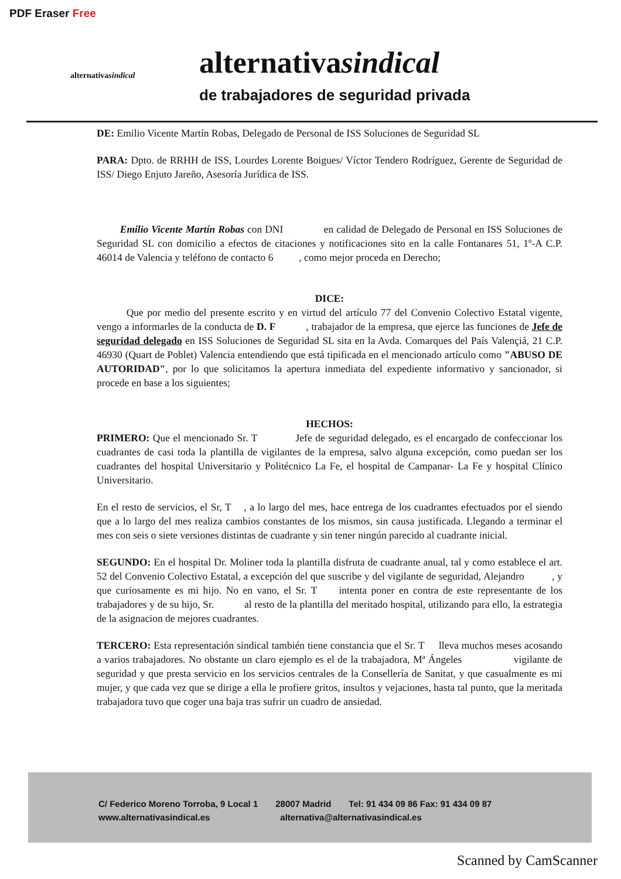PDF Eraser Free
alternativasindical
alternativasindical
de trabajadores de seguridad privada
DE: Emilio Vicente Martín Robas, Delegado de Personal de ISS Soluciones de Seguridad SL
PARA: Dpto. de RRHH de ISS, Lourdes Lorente Boigues/ Víctor Tendero Rodríguez, Gerente de Seguridad de ISS/ Diego Enjuto Jareño, Asesoría Jurídica de ISS.
Emilio Vicente Martín Robas con DNI en calidad de Delegado de Personal en ISS Soluciones de Seguridad SL con domicilio a efectos de citaciones y notificaciones sito en la calle Fontanares 51, 1º-A C.P. 46014 de Valencia y teléfono de contacto 6 , como mejor proceda en Derecho;
DICE:
Que por medio del presente escrito y en virtud del artículo 77 del Convenio Colectivo Estatal vigente, vengo a informarles de la conducta de D. F , trabajador de la empresa, que ejerce las funciones de Jefe de seguridad delegado en ISS Soluciones de Seguridad SL sita en la Avda. Comarques del País Valençiá, 21 C.P. 46930 (Quart de Poblet) Valencia entendiendo que está tipificada en el mencionado artículo como "ABUSO DE AUTORIDAD", por lo que solicitamos la apertura inmediata del expediente informativo y sancionador, si procede en base a los siguientes;
HECHOS:
PRIMERO: Que el mencionado Sr. T Jefe de seguridad delegado, es el encargado de confeccionar los cuadrantes de casi toda la plantilla de vigilantes de la empresa, salvo alguna excepción, como puedan ser los cuadrantes del hospital Universitario y Politécnico La Fe, el hospital de Campanar- La Fe y hospital Clínico Universitario.
En el resto de servicios, el Sr, T , a lo largo del mes, hace entrega de los cuadrantes efectuados por el siendo que a lo largo del mes realiza cambios constantes de los mismos, sin causa justificada. Llegando a terminar el mes con seis o siete versiones distintas de cuadrante y sin tener ningún parecido al cuadrante inicial.
SEGUNDO: En el hospital Dr. Moliner toda la plantilla disfruta de cuadrante anual, tal y como establece el art. 52 del Convenio Colectivo Estatal, a excepción del que suscribe y del vigilante de seguridad, Alejandro , y que curiosamente es mi hijo. No en vano, el Sr. T intenta poner en contra de este representante de los trabajadores y de su hijo, Sr. al resto de la plantilla del meritado hospital, utilizando para ello, la estrategia de la asignacion de mejores cuadrantes.
TERCERO: Esta representación sindical también tiene constancia que el Sr. T lleva muchos meses acosando a varios trabajadores. No obstante un claro ejemplo es el de la trabajadora, Mª Ángeles vigilante de seguridad y que presta servicio en los servicios centrales de la Consellería de Sanitat, y que casualmente es mi mujer, y que cada vez que se dirige a ella le profiere gritos, insultos y vejaciones, hasta tal punto, que la meritada trabajadora tuvo que coger una baja tras sufrir un cuadro de ansiedad.
C/ Federico Moreno Torroba, 9 Local 1 28007 Madrid Tel: 91 434 09 86 Fax: 91 434 09 87
www.alternativasindical.es alternativa@alternativasindical.es
Scanned by CamScanner